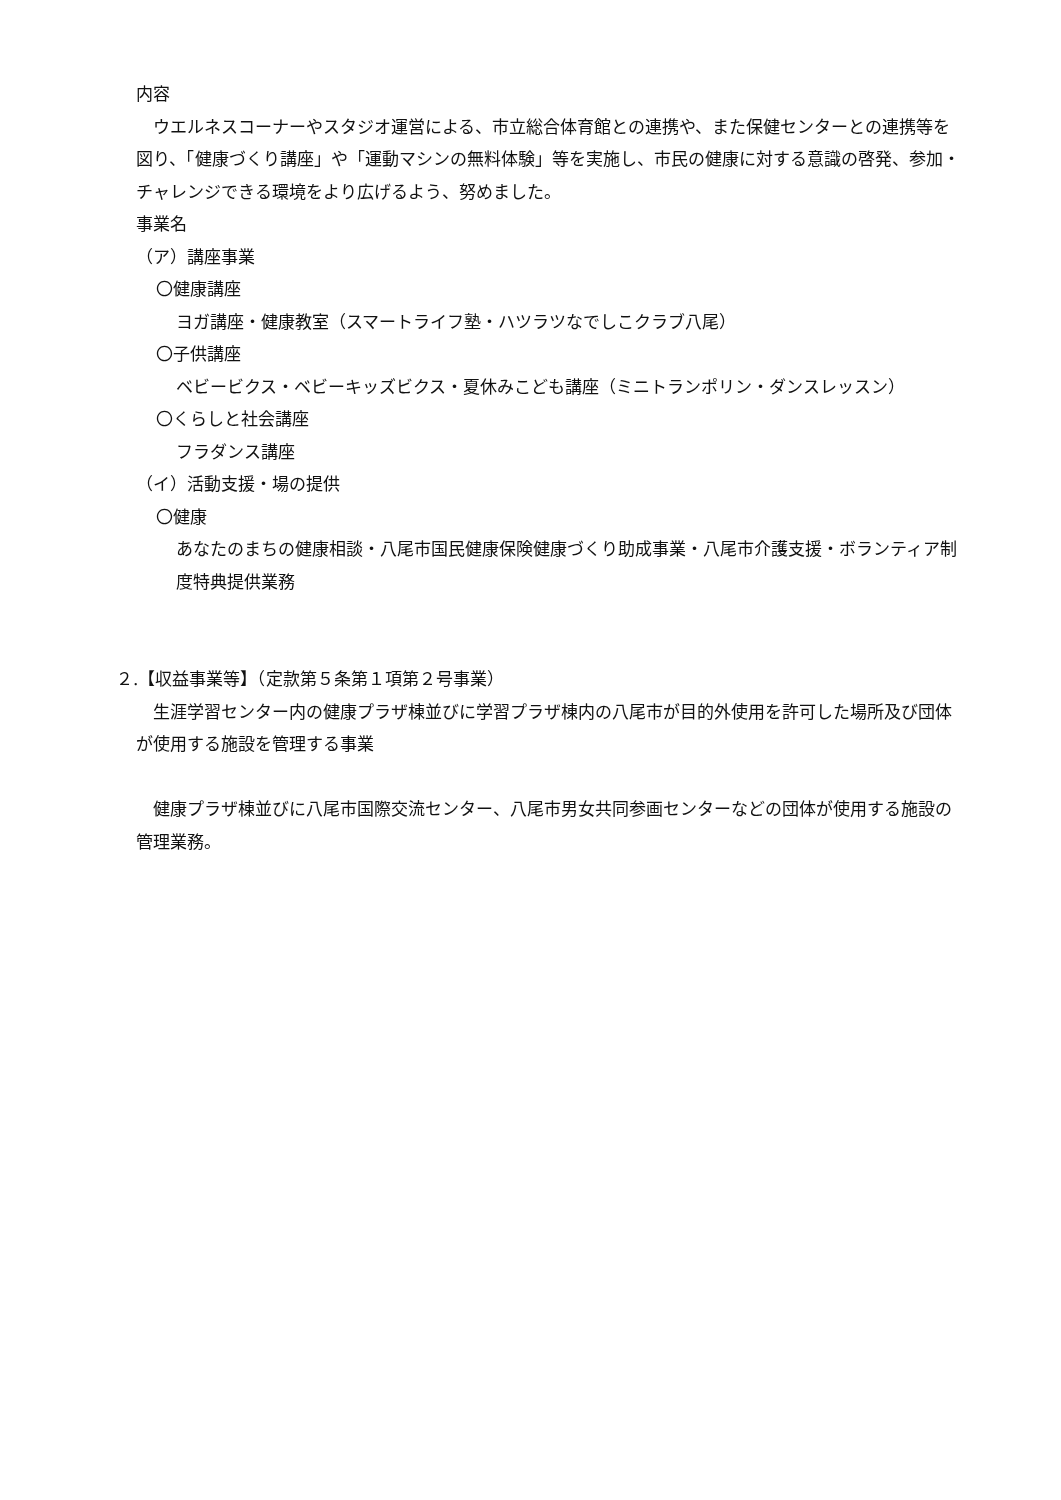内容
　ウエルネスコーナーやスタジオ運営による、市立総合体育館との連携や、また保健センターとの連携等を図り、「健康づくり講座」や「運動マシンの無料体験」等を実施し、市民の健康に対する意識の啓発、参加・チャレンジできる環境をより広げるよう、努めました。
事業名
（ア）講座事業
〇健康講座
ヨガ講座・健康教室（スマートライフ塾・ハツラツなでしこクラブ八尾）
〇子供講座
ベビービクス・ベビーキッズビクス・夏休みこども講座（ミニトランポリン・ダンスレッスン）
〇くらしと社会講座
フラダンス講座
（イ）活動支援・場の提供
〇健康
あなたのまちの健康相談・八尾市国民健康保険健康づくり助成事業・八尾市介護支援・ボランティア制度特典提供業務
２.【収益事業等】（定款第５条第１項第２号事業）
　生涯学習センター内の健康プラザ棟並びに学習プラザ棟内の八尾市が目的外使用を許可した場所及び団体が使用する施設を管理する事業
　健康プラザ棟並びに八尾市国際交流センター、八尾市男女共同参画センターなどの団体が使用する施設の管理業務。